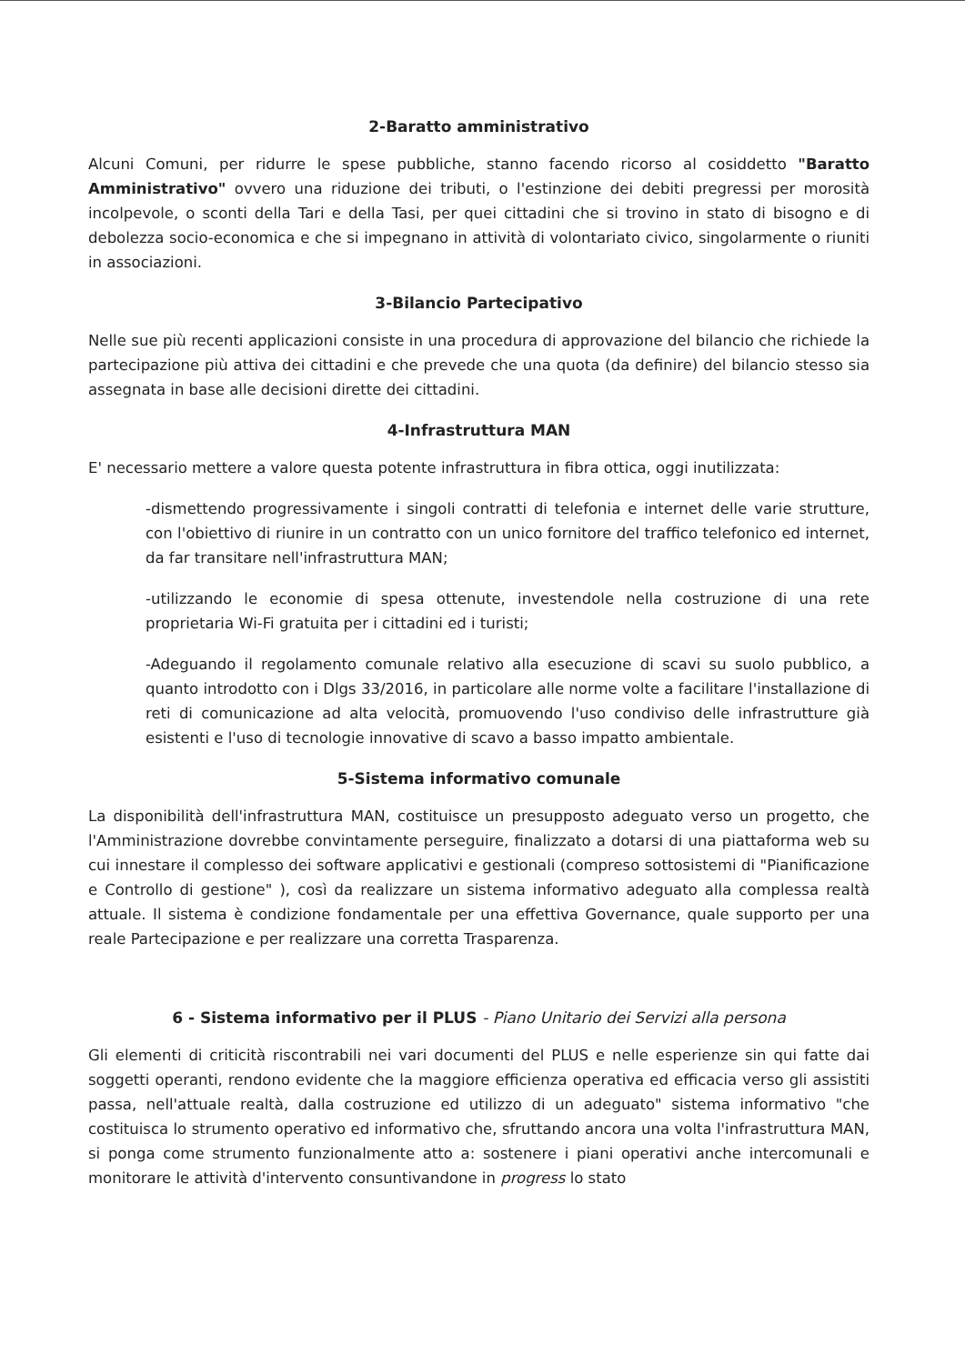2-Baratto amministrativo
Alcuni Comuni, per ridurre le spese pubbliche, stanno facendo ricorso al cosiddetto "Baratto Amministrativo" ovvero una riduzione dei tributi, o l'estinzione dei debiti pregressi per morosità incolpevole, o sconti della Tari e della Tasi, per quei cittadini che si trovino in stato di bisogno e di debolezza socio-economica e che si impegnano in attività di volontariato civico, singolarmente o riuniti in associazioni.
3-Bilancio Partecipativo
Nelle sue più recenti applicazioni consiste in una procedura di approvazione del bilancio che richiede la partecipazione più attiva dei cittadini e che prevede che una quota (da definire) del bilancio stesso sia assegnata in base alle decisioni dirette dei cittadini.
4-Infrastruttura MAN
E' necessario mettere a valore questa potente infrastruttura in fibra ottica, oggi inutilizzata:
-dismettendo progressivamente i singoli contratti di telefonia e internet delle varie strutture, con l'obiettivo di riunire in un contratto con un unico fornitore del traffico telefonico ed internet, da far transitare nell'infrastruttura MAN;
-utilizzando le economie di spesa ottenute, investendole nella costruzione di una rete proprietaria Wi-Fi gratuita per i cittadini ed i turisti;
-Adeguando il regolamento comunale relativo alla esecuzione di scavi su suolo pubblico, a quanto introdotto con i Dlgs 33/2016, in particolare alle norme volte a facilitare l'installazione di reti di comunicazione ad alta velocità, promuovendo l'uso condiviso delle infrastrutture già esistenti e l'uso di tecnologie innovative di scavo a basso impatto ambientale.
5-Sistema informativo comunale
La disponibilità dell'infrastruttura MAN, costituisce un presupposto adeguato verso un progetto, che l'Amministrazione dovrebbe convintamente perseguire, finalizzato a dotarsi di una piattaforma web su cui innestare il complesso dei software applicativi e gestionali (compreso sottosistemi di "Pianificazione e Controllo di gestione" ), così da realizzare un sistema informativo adeguato alla complessa realtà attuale. Il sistema è condizione fondamentale per una effettiva Governance, quale supporto per una reale Partecipazione e per realizzare una corretta Trasparenza.
6 - Sistema informativo per il PLUS - Piano Unitario dei Servizi alla persona
Gli elementi di criticità riscontrabili nei vari documenti del PLUS e nelle esperienze sin qui fatte dai soggetti operanti, rendono evidente che la maggiore efficienza operativa ed efficacia verso gli assistiti passa, nell'attuale realtà, dalla costruzione ed utilizzo di un adeguato" sistema informativo "che costituisca lo strumento operativo ed informativo che, sfruttando ancora una volta l'infrastruttura MAN, si ponga come strumento funzionalmente atto a: sostenere i piani operativi anche intercomunali e monitorare le attività d'intervento consuntivandone in progress lo stato